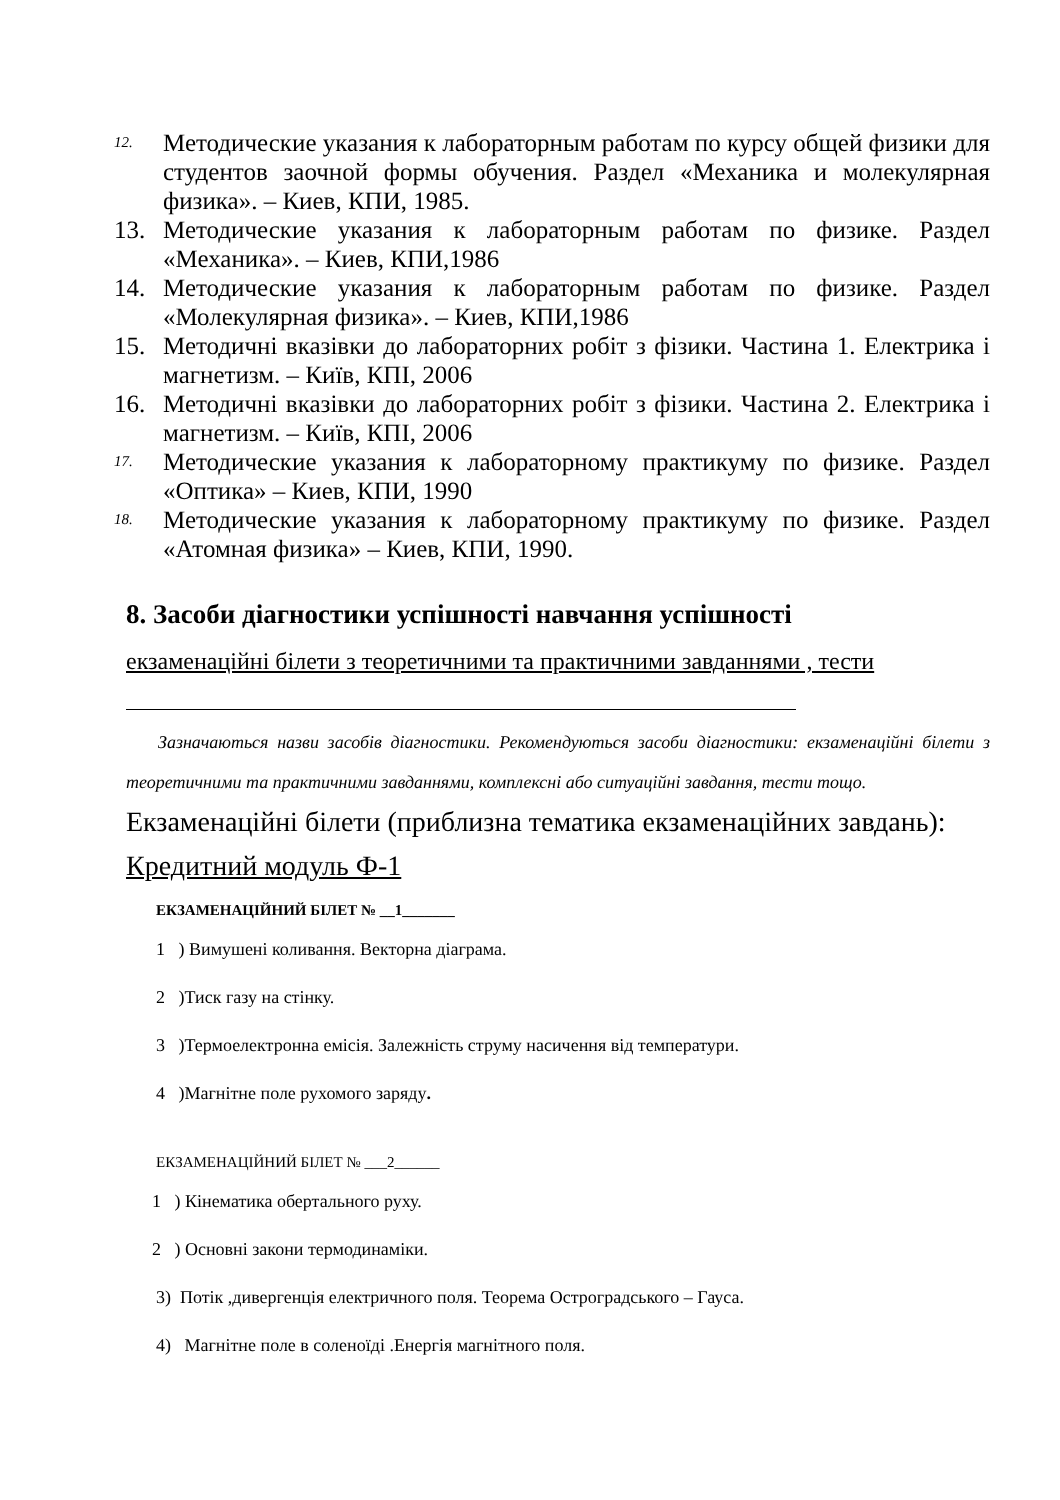12. Методические указания к лабораторным работам по курсу общей физики для студентов заочной формы обучения. Раздел «Механика и молекулярная физика». – Киев, КПИ, 1985.
13. Методические указания к лабораторным работам по физике. Раздел «Механика». – Киев, КПИ,1986
14. Методические указания к лабораторным работам по физике. Раздел «Молекулярная физика». – Киев, КПИ,1986
15. Методичні вказівки до лабораторних робіт з фізики. Частина 1. Електрика і магнетизм. – Київ, КПІ, 2006
16. Методичні вказівки до лабораторних робіт з фізики. Частина 2. Електрика і магнетизм. – Київ, КПІ, 2006
17. Методические указания к лабораторному практикуму по физике. Раздел «Оптика» – Киев, КПИ, 1990
18. Методические указания к лабораторному практикуму по физике. Раздел «Атомная физика» – Киев, КПИ, 1990.
8. Засоби діагностики успішності навчання успішності
екзаменаційні білети з теоретичними та практичними завданнями , тести
Зазначаються назви засобів діагностики. Рекомендуються засоби діагностики: екзаменаційні білети з теоретичними та практичними завданнями, комплексні або ситуаційні завдання, тести тощо.
Екзаменаційні білети (приблизна тематика екзаменаційних завдань):
Кредитний модуль Ф-1
ЕКЗАМЕНАЦІЙНИЙ БІЛЕТ № __1_______
1 ) Вимушені коливання. Векторна діаграма.
2 )Тиск газу на стінку.
3 )Термоелектронна емісія. Залежність струму насичення від температури.
4 )Магнітне поле рухомого заряду.
ЕКЗАМЕНАЦІЙНИЙ БІЛЕТ № ___2______
1 ) Кінематика обертального руху.
2 ) Основні закони термодинаміки.
3) Потік ,дивергенція електричного поля. Теорема Остроградського – Гауса.
4) Магнітне поле в соленоїді .Енергія магнітного поля.